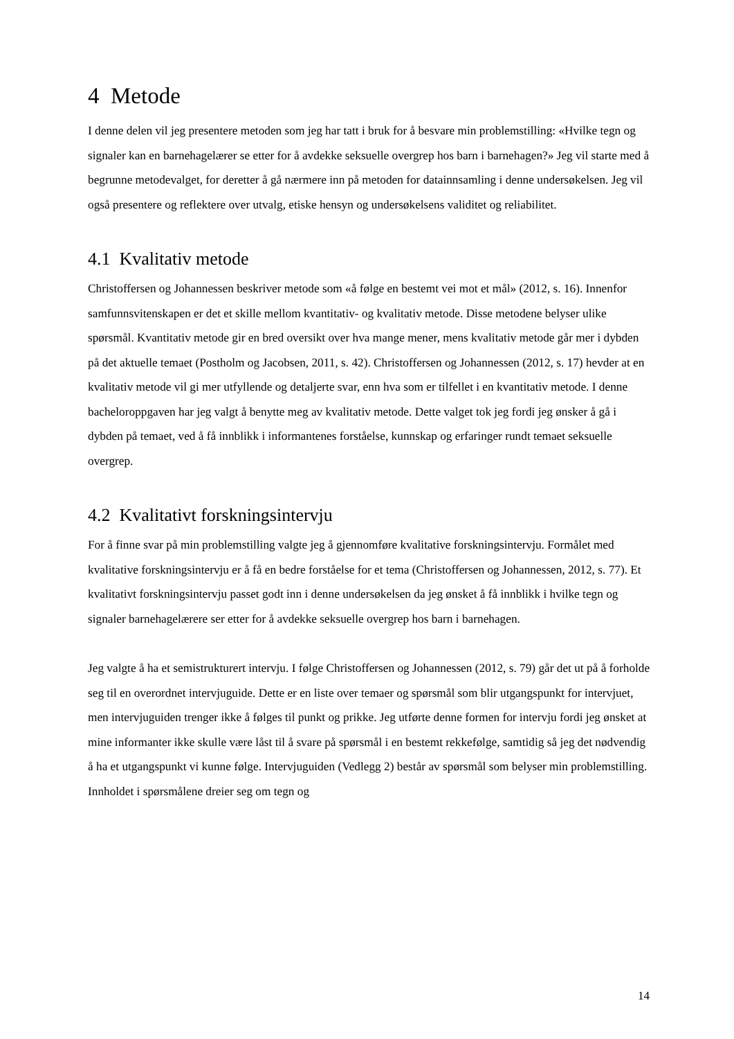4 Metode
I denne delen vil jeg presentere metoden som jeg har tatt i bruk for å besvare min problemstilling: «Hvilke tegn og signaler kan en barnehagelærer se etter for å avdekke seksuelle overgrep hos barn i barnehagen?» Jeg vil starte med å begrunne metodevalget, for deretter å gå nærmere inn på metoden for datainnsamling i denne undersøkelsen. Jeg vil også presentere og reflektere over utvalg, etiske hensyn og undersøkelsens validitet og reliabilitet.
4.1 Kvalitativ metode
Christoffersen og Johannessen beskriver metode som «å følge en bestemt vei mot et mål» (2012, s. 16). Innenfor samfunnsvitenskapen er det et skille mellom kvantitativ- og kvalitativ metode. Disse metodene belyser ulike spørsmål. Kvantitativ metode gir en bred oversikt over hva mange mener, mens kvalitativ metode går mer i dybden på det aktuelle temaet (Postholm og Jacobsen, 2011, s. 42). Christoffersen og Johannessen (2012, s. 17) hevder at en kvalitativ metode vil gi mer utfyllende og detaljerte svar, enn hva som er tilfellet i en kvantitativ metode. I denne bacheloroppgaven har jeg valgt å benytte meg av kvalitativ metode. Dette valget tok jeg fordi jeg ønsker å gå i dybden på temaet, ved å få innblikk i informantenes forståelse, kunnskap og erfaringer rundt temaet seksuelle overgrep.
4.2 Kvalitativt forskningsintervju
For å finne svar på min problemstilling valgte jeg å gjennomføre kvalitative forskningsintervju. Formålet med kvalitative forskningsintervju er å få en bedre forståelse for et tema (Christoffersen og Johannessen, 2012, s. 77). Et kvalitativt forskningsintervju passet godt inn i denne undersøkelsen da jeg ønsket å få innblikk i hvilke tegn og signaler barnehagelærere ser etter for å avdekke seksuelle overgrep hos barn i barnehagen.
Jeg valgte å ha et semistrukturert intervju. I følge Christoffersen og Johannessen (2012, s. 79) går det ut på å forholde seg til en overordnet intervjuguide. Dette er en liste over temaer og spørsmål som blir utgangspunkt for intervjuet, men intervjuguiden trenger ikke å følges til punkt og prikke. Jeg utførte denne formen for intervju fordi jeg ønsket at mine informanter ikke skulle være låst til å svare på spørsmål i en bestemt rekkefølge, samtidig så jeg det nødvendig å ha et utgangspunkt vi kunne følge. Intervjuguiden (Vedlegg 2) består av spørsmål som belyser min problemstilling. Innholdet i spørsmålene dreier seg om tegn og
14